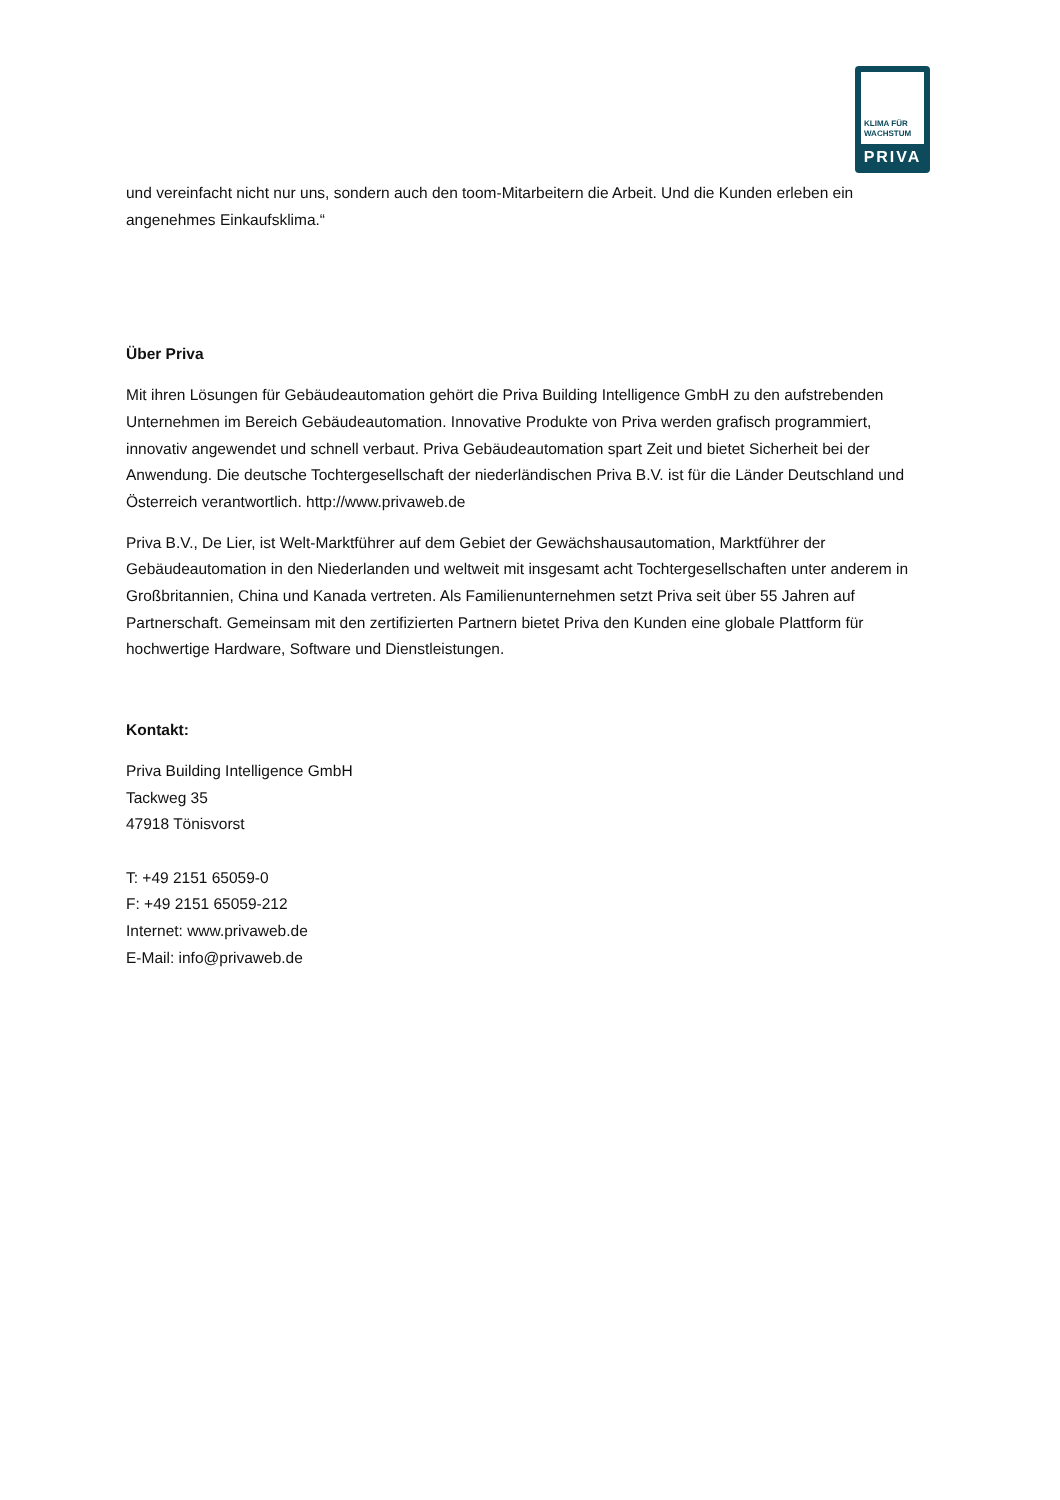KLIMA FÜR
WACHSTUM
PRIVA
und vereinfacht nicht nur uns, sondern auch den toom-Mitarbeitern die Arbeit. Und die Kunden erleben ein angenehmes Einkaufsklima.“
Über Priva
Mit ihren Lösungen für Gebäudeautomation gehört die Priva Building Intelligence GmbH zu den aufstrebenden Unternehmen im Bereich Gebäudeautomation. Innovative Produkte von Priva werden grafisch programmiert, innovativ angewendet und schnell verbaut. Priva Gebäudeautomation spart Zeit und bietet Sicherheit bei der Anwendung. Die deutsche Tochtergesellschaft der niederländischen Priva B.V. ist für die Länder Deutschland und Österreich verantwortlich. http://www.privaweb.de
Priva B.V., De Lier, ist Welt-Marktführer auf dem Gebiet der Gewächshausautomation, Marktführer der Gebäudeautomation in den Niederlanden und weltweit mit insgesamt acht Tochtergesellschaften unter anderem in Großbritannien, China und Kanada vertreten. Als Familienunternehmen setzt Priva seit über 55 Jahren auf Partnerschaft. Gemeinsam mit den zertifizierten Partnern bietet Priva den Kunden eine globale Plattform für hochwertige Hardware, Software und Dienstleistungen.
Kontakt:
Priva Building Intelligence GmbH
Tackweg 35
47918 Tönisvorst
T: +49 2151 65059-0
F: +49 2151 65059-212
Internet: www.privaweb.de
E-Mail: info@privaweb.de